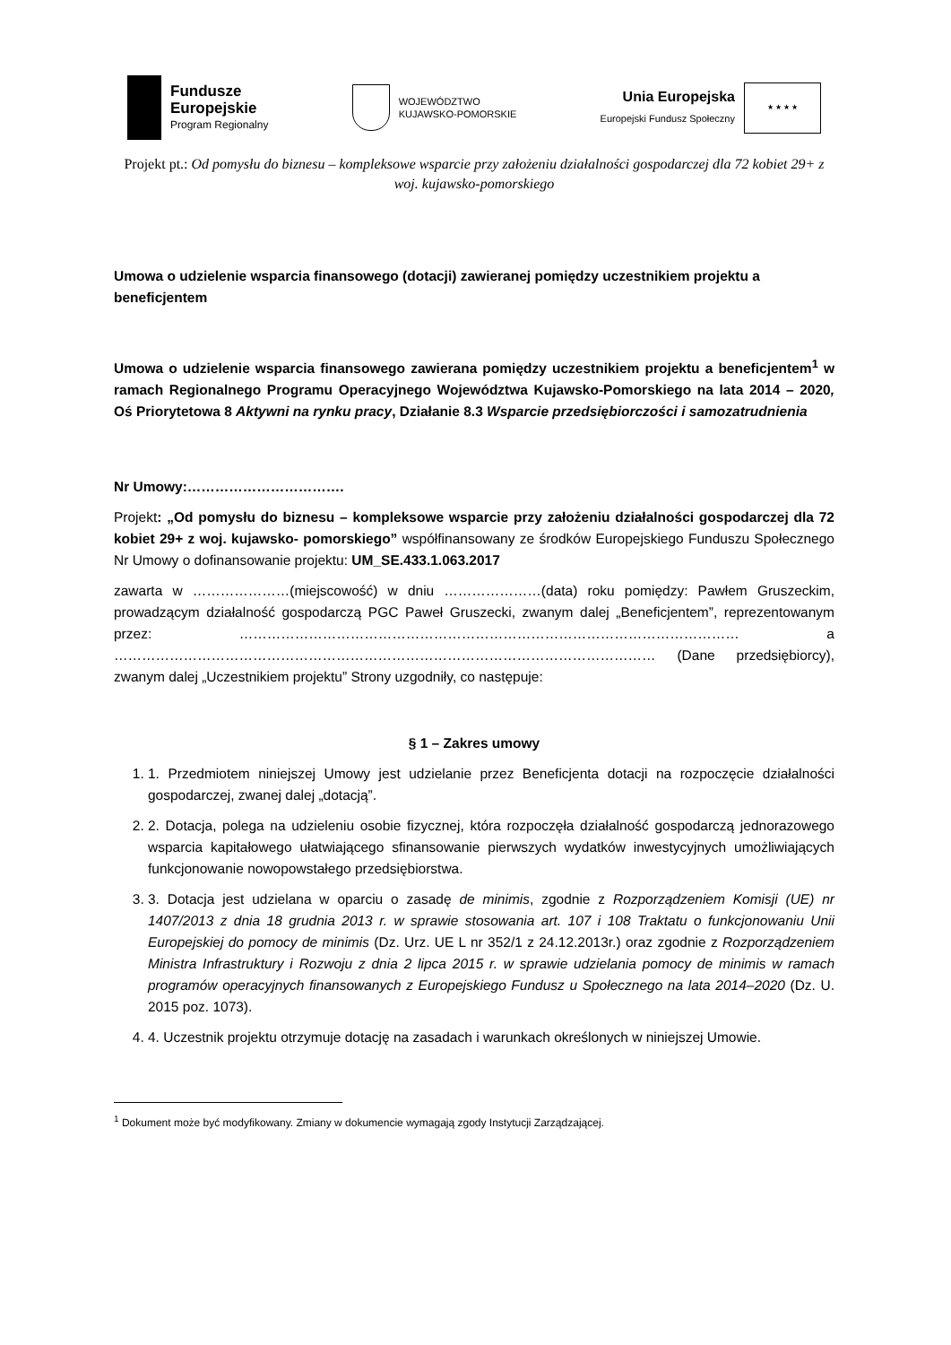Fundusze
Europejskie
Program Regionalny
WOJEWÓDZTWO
KUJAWSKO-POMORSKIE
Unia Europejska
Europejski Fundusz Społeczny
★ ★ ★ ★
Projekt pt.: Od pomysłu do biznesu – kompleksowe wsparcie przy założeniu działalności gospodarczej dla 72 kobiet 29+ z woj. kujawsko-pomorskiego
Umowa o udzielenie wsparcia finansowego (dotacji) zawieranej pomiędzy uczestnikiem projektu a beneficjentem
Umowa o udzielenie wsparcia finansowego zawierana pomiędzy uczestnikiem projektu a beneficjentem<sup>1</sup> w ramach Regionalnego Programu Operacyjnego Województwa Kujawsko-Pomorskiego na lata 2014 – 2020, Oś Priorytetowa 8 Aktywni na rynku pracy, Działanie 8.3 Wsparcie przedsiębiorczości i samozatrudnienia
Nr Umowy:…………………………….
Projekt: „Od pomysłu do biznesu – kompleksowe wsparcie przy założeniu działalności gospodarczej dla 72 kobiet 29+ z woj. kujawsko- pomorskiego” współfinansowany ze środków Europejskiego Funduszu Społecznego Nr Umowy o dofinansowanie projektu: UM_SE.433.1.063.2017
zawarta w …………………(miejscowość) w dniu …………………(data) roku pomiędzy: Pawłem Gruszeckim, prowadzącym działalność gospodarczą PGC Paweł Gruszecki, zwanym dalej „Beneficjentem”, reprezentowanym przez: ……………………………………………………………………………………………… a ……………………………………………………………………………………………………… (Dane przedsiębiorcy), zwanym dalej „Uczestnikiem projektu” Strony uzgodniły, co następuje:
§ 1 – Zakres umowy
1. 1. Przedmiotem niniejszej Umowy jest udzielanie przez Beneficjenta dotacji na rozpoczęcie działalności gospodarczej, zwanej dalej „dotacją”.
2. 2. Dotacja, polega na udzieleniu osobie fizycznej, która rozpoczęła działalność gospodarczą jednorazowego wsparcia kapitałowego ułatwiającego sfinansowanie pierwszych wydatków inwestycyjnych umożliwiających funkcjonowanie nowopowstałego przedsiębiorstwa.
3. 3. Dotacja jest udzielana w oparciu o zasadę de minimis, zgodnie z Rozporządzeniem Komisji (UE) nr 1407/2013 z dnia 18 grudnia 2013 r. w sprawie stosowania art. 107 i 108 Traktatu o funkcjonowaniu Unii Europejskiej do pomocy de minimis (Dz. Urz. UE L nr 352/1 z 24.12.2013r.) oraz zgodnie z Rozporządzeniem Ministra Infrastruktury i Rozwoju z dnia 2 lipca 2015 r. w sprawie udzielania pomocy de minimis w ramach programów operacyjnych finansowanych z Europejskiego Fundusz u Społecznego na lata 2014–2020 (Dz. U. 2015 poz. 1073).
4. 4. Uczestnik projektu otrzymuje dotację na zasadach i warunkach określonych w niniejszej Umowie.
<sup>1</sup> Dokument może być modyfikowany. Zmiany w dokumencie wymagają zgody Instytucji Zarządzającej.